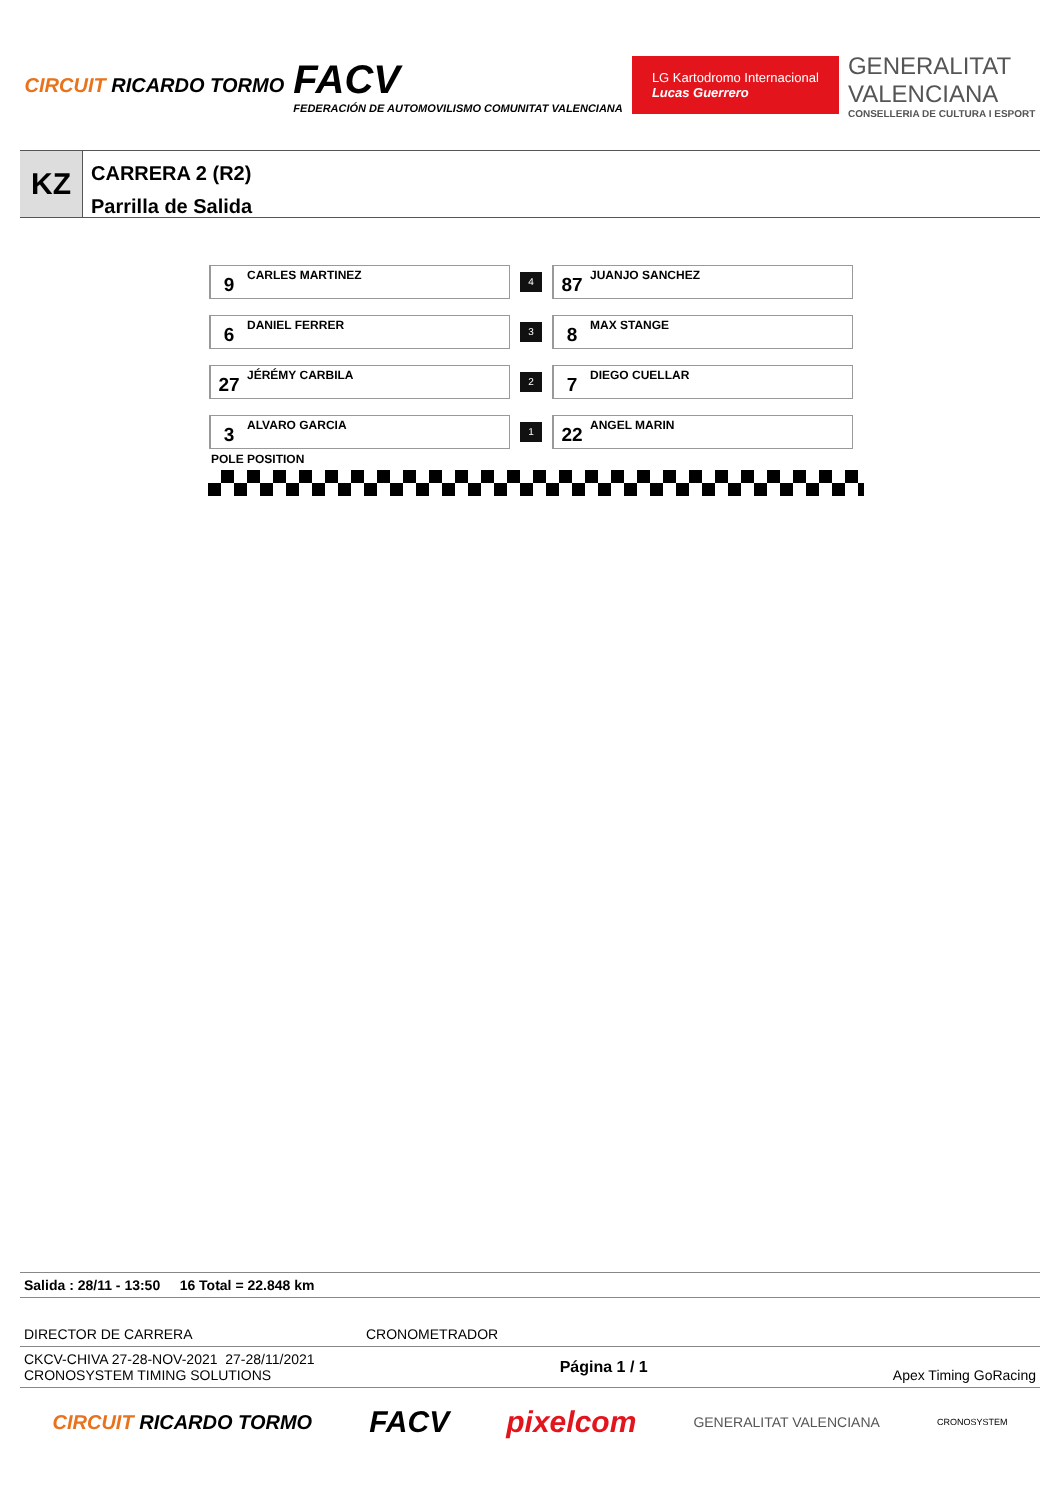CIRCUIT RICARDO TORMO
FACV
FEDERACIÓN DE AUTOMOVILISMO COMUNITAT VALENCIANA
LG Kartodromo Internacional
Lucas Guerrero
GENERALITAT
VALENCIANA
CONSELLERIA DE CULTURA I ESPORT
KZ
CARRERA 2 (R2)
Parrilla de Salida
| 9 CARLES MARTINEZ | 4 | 87 JUANJO SANCHEZ |
| 6 DANIEL FERRER | 3 | 8 MAX STANGE |
| 27 JÉRÉMY CARBILA | 2 | 7 DIEGO CUELLAR |
| 3 ALVARO GARCIA | 1 | 22 ANGEL MARIN |
POLE POSITION
Salida : 28/11 - 13:50 16 Total = 22.848 km
DIRECTOR DE CARRERA CRONOMETRADOR
CKCV-CHIVA 27-28-NOV-2021 27-28/11/2021
CRONOSYSTEM TIMING SOLUTIONS Página 1 / 1 Apex Timing GoRacing
CIRCUIT RICARDO TORMO FACV pixelcom GENERALITAT VALENCIANA CRONOSYSTEM